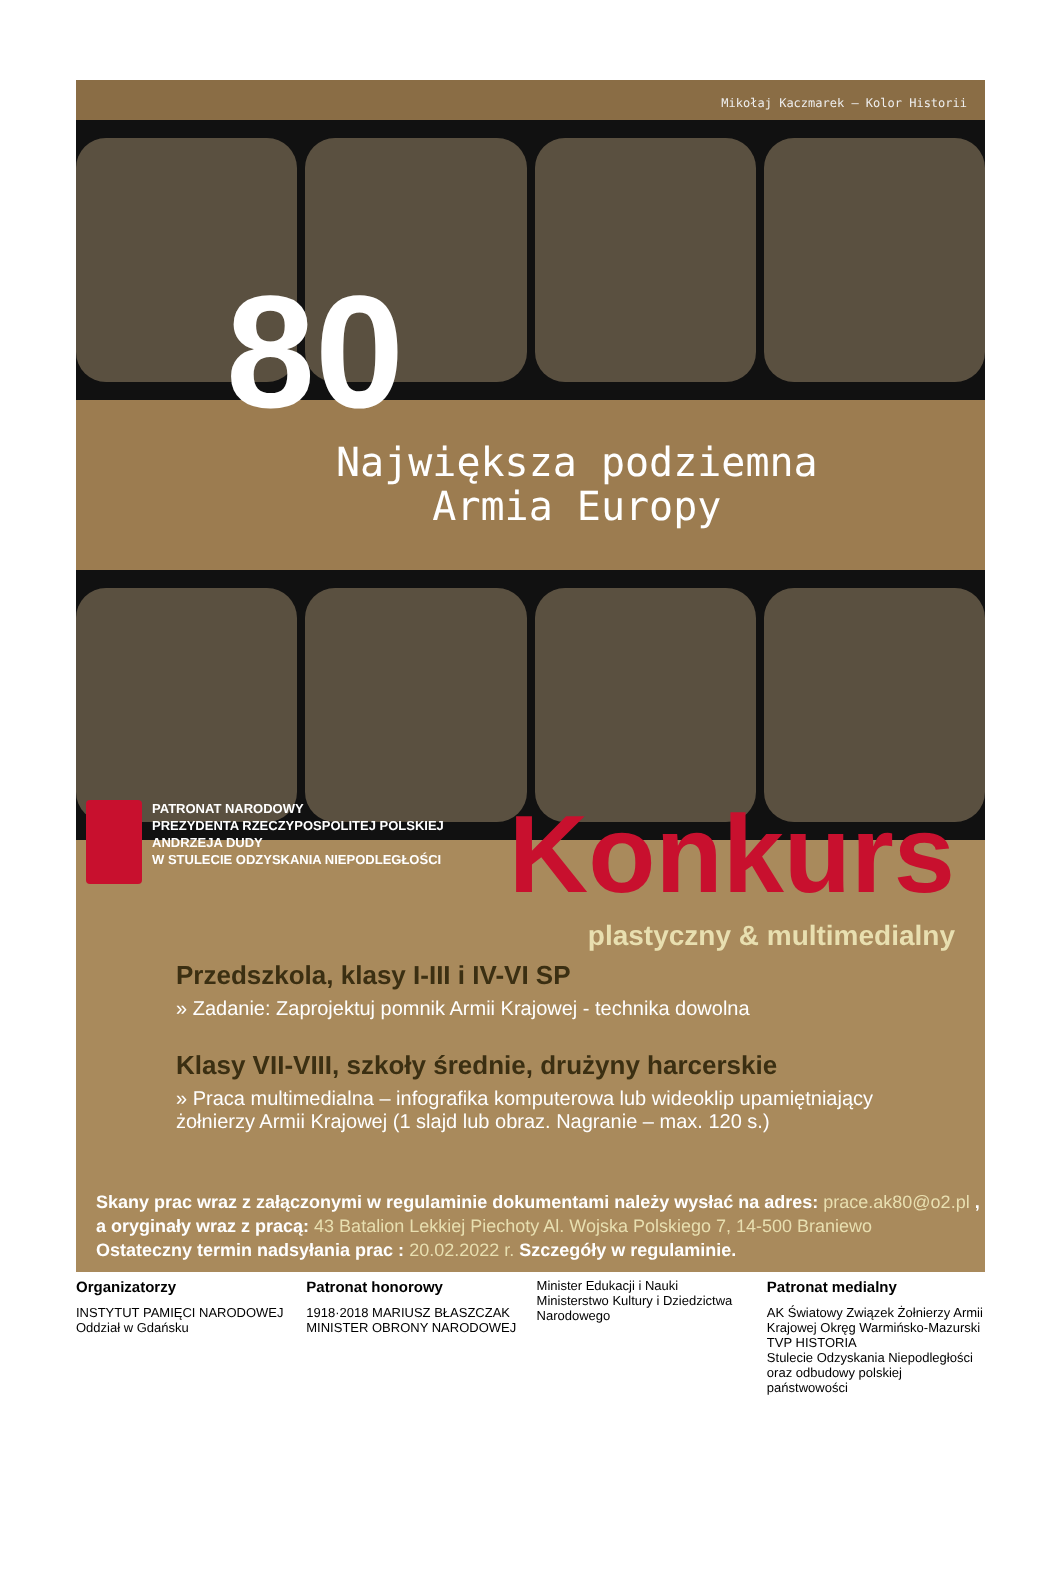Mikołaj Kaczmarek – Kolor Historii
80
Największa podziemna
Armia Europy
PATRONAT NARODOWY
PREZYDENTA RZECZYPOSPOLITEJ POLSKIEJ
ANDRZEJA DUDY
W STULECIE ODZYSKANIA NIEPODLEGŁOŚCI
Konkurs
plastyczny & multimedialny
Przedszkola, klasy I-III i IV-VI SP
» Zadanie: Zaprojektuj pomnik Armii Krajowej - technika dowolna
Klasy VII-VIII, szkoły średnie, drużyny harcerskie
» Praca multimedialna – infografika komputerowa lub wideoklip upamiętniający żołnierzy Armii Krajowej (1 slajd lub obraz. Nagranie – max. 120 s.)
Skany prac wraz z załączonymi w regulaminie dokumentami należy wysłać na adres: prace.ak80@o2.pl ,
a oryginały wraz z pracą: 43 Batalion Lekkiej Piechoty Al. Wojska Polskiego 7, 14-500 Braniewo
Ostateczny termin nadsyłania prac : 20.02.2022 r. Szczegóły w regulaminie.
Organizatorzy
INSTYTUT PAMIĘCI NARODOWEJ Oddział w Gdańsku
Patronat honorowy
1918·2018 MARIUSZ BŁASZCZAK MINISTER OBRONY NARODOWEJ
Minister Edukacji i Nauki
Ministerstwo Kultury i Dziedzictwa Narodowego
Patronat medialny
AK Światowy Związek Żołnierzy Armii Krajowej Okręg Warmińsko-Mazurski
TVP HISTORIA
Stulecie Odzyskania Niepodległości oraz odbudowy polskiej państwowości